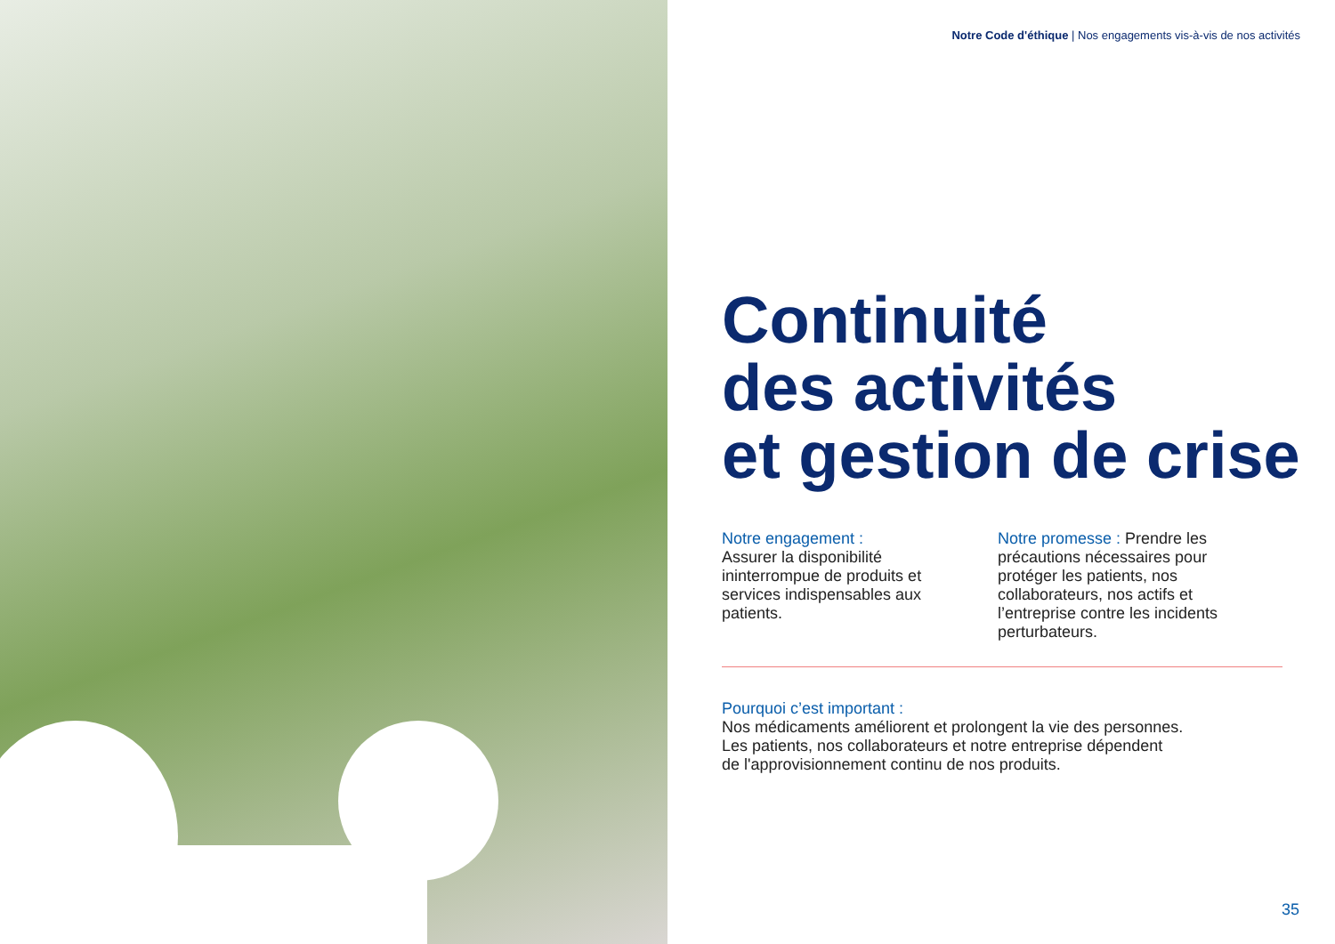Notre Code d'éthique | Nos engagements vis-à-vis de nos activités
Continuité
des activités
et gestion de crise
Notre engagement :
Assurer la disponibilité ininterrompue de produits et services indispensables aux patients.
Notre promesse : Prendre les précautions nécessaires pour protéger les patients, nos collaborateurs, nos actifs et l’entreprise contre les incidents perturbateurs.
Pourquoi c’est important :
Nos médicaments améliorent et prolongent la vie des personnes.
Les patients, nos collaborateurs et notre entreprise dépendent
de l'approvisionnement continu de nos produits.
35